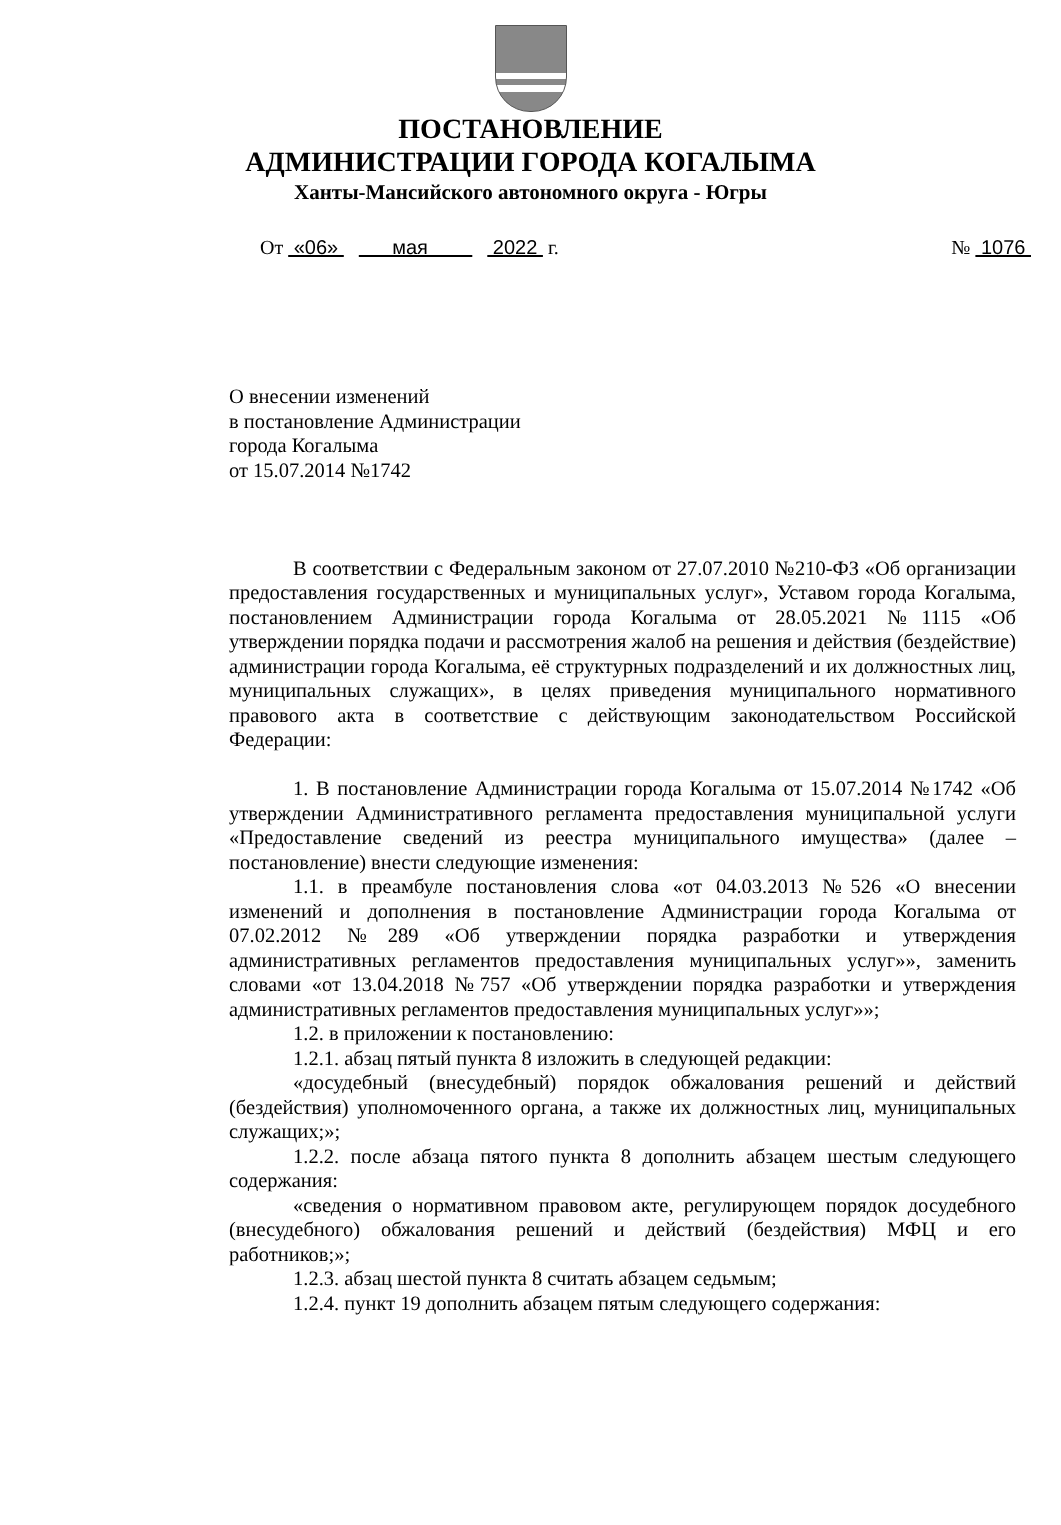ПОСТАНОВЛЕНИЕ
АДМИНИСТРАЦИИ ГОРОДА КОГАЛЫМА
Ханты-Мансийского автономного округа - Югры
От «06» мая 2022 г. № 1076
О внесении изменений
в постановление Администрации
города Когалыма
от 15.07.2014 №1742
В соответствии с Федеральным законом от 27.07.2010 №210-ФЗ «Об организации предоставления государственных и муниципальных услуг», Уставом города Когалыма, постановлением Администрации города Когалыма от 28.05.2021 №1115 «Об утверждении порядка подачи и рассмотрения жалоб на решения и действия (бездействие) администрации города Когалыма, её структурных подразделений и их должностных лиц, муниципальных служащих», в целях приведения муниципального нормативного правового акта в соответствие с действующим законодательством Российской Федерации:
1. В постановление Администрации города Когалыма от 15.07.2014 №1742 «Об утверждении Административного регламента предоставления муниципальной услуги «Предоставление сведений из реестра муниципального имущества» (далее – постановление) внести следующие изменения:
1.1. в преамбуле постановления слова «от 04.03.2013 №526 «О внесении изменений и дополнения в постановление Администрации города Когалыма от 07.02.2012 №289 «Об утверждении порядка разработки и утверждения административных регламентов предоставления муниципальных услуг»», заменить словами «от 13.04.2018 №757 «Об утверждении порядка разработки и утверждения административных регламентов предоставления муниципальных услуг»»;
1.2. в приложении к постановлению:
1.2.1. абзац пятый пункта 8 изложить в следующей редакции:
«досудебный (внесудебный) порядок обжалования решений и действий (бездействия) уполномоченного органа, а также их должностных лиц, муниципальных служащих;»;
1.2.2. после абзаца пятого пункта 8 дополнить абзацем шестым следующего содержания:
«сведения о нормативном правовом акте, регулирующем порядок досудебного (внесудебного) обжалования решений и действий (бездействия) МФЦ и его работников;»;
1.2.3. абзац шестой пункта 8 считать абзацем седьмым;
1.2.4. пункт 19 дополнить абзацем пятым следующего содержания: